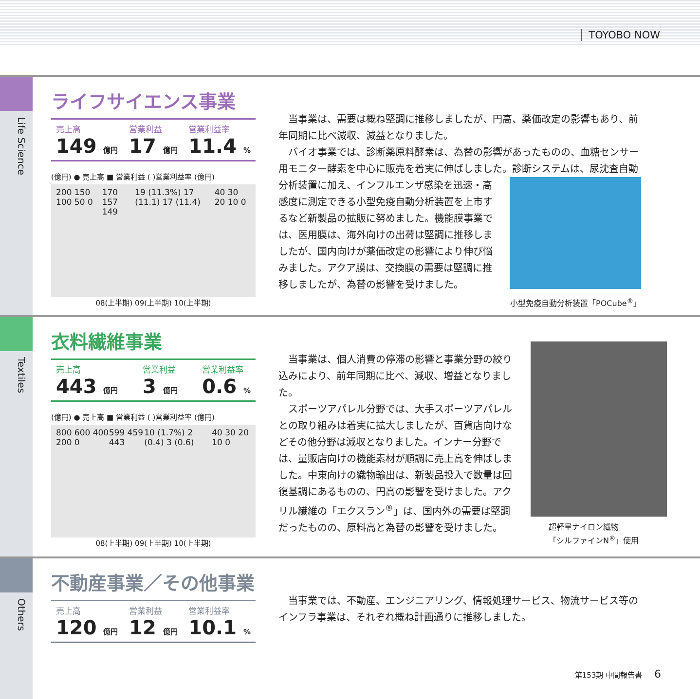TOYOBO NOW
Life Science
ライフサイエンス事業
売上高
149 億円
営業利益
17 億円
営業利益率
11.4 %
(億円) ● 売上高 ■ 営業利益 ( )営業利益率 (億円)
200 150 100 50 0 170 157 149 19 (11.3%) 17 (11.1) 17 (11.4) 40 30 20 10 0
08(上半期) 09(上半期) 10(上半期)
当事業は、需要は概ね堅調に推移しましたが、円高、薬価改定の影響もあり、前年同期に比べ減収、減益となりました。
バイオ事業では、診断薬原料酵素は、為替の影響があったものの、血糖センサー用モニター酵素を中心に販売を着実に伸ばしました。診断システムは、尿沈査 自動分析装置に加え、インフルエンザ感染を迅速・高感度に測定できる小型免疫自動分析装置を上市するなど新製品の拡販に努めました。機能膜事業では、医用膜は、海外向けの出荷は堅調に推移しましたが、国内向けが薬価改定の影響により伸び悩みました。アクア膜は、交換膜の需要は堅調に推移しましたが、為替の影響を受けました。
小型免疫自動分析装置「POCube<sup>®</sup>」
Textiles
衣料繊維事業
売上高
443 億円
営業利益
3 億円
営業利益率
0.6 %
(億円) ● 売上高 ■ 営業利益 ( )営業利益率 (億円)
800 600 400 200 0 599 459 443 10 (1.7%) 2 (0.4) 3 (0.6) 40 30 20 10 0
08(上半期) 09(上半期) 10(上半期)
当事業は、個人消費の停滞の影響と事業分野の絞り込みにより、前年同期に比べ、減収、増益となりました。
スポーツアパレル分野では、大手スポーツアパレルとの取り組みは着実に拡大しましたが、百貨店向けなどその他分野は減収となりました。インナー分野では、量販店向けの機能素材が順調に売上高を伸ばしました。中東向けの織物輸出は、新製品投入で数量は回復基調にあるものの、円高の影響を受けました。アクリル繊維の「エクスラン<sup>®</sup>」は、国内外の需要は堅調だったものの、原料高と為替の影響を受けました。
超軽量ナイロン織物
「シルファインN<sup>®</sup>」使用
Others
不動産事業／その他事業
売上高
120 億円
営業利益
12 億円
営業利益率
10.1 %
当事業では、不動産、エンジニアリング、情報処理サービス、物流サービス等のインフラ事業は、それぞれ概ね計画通りに推移しました。
第153期 中間報告書 6